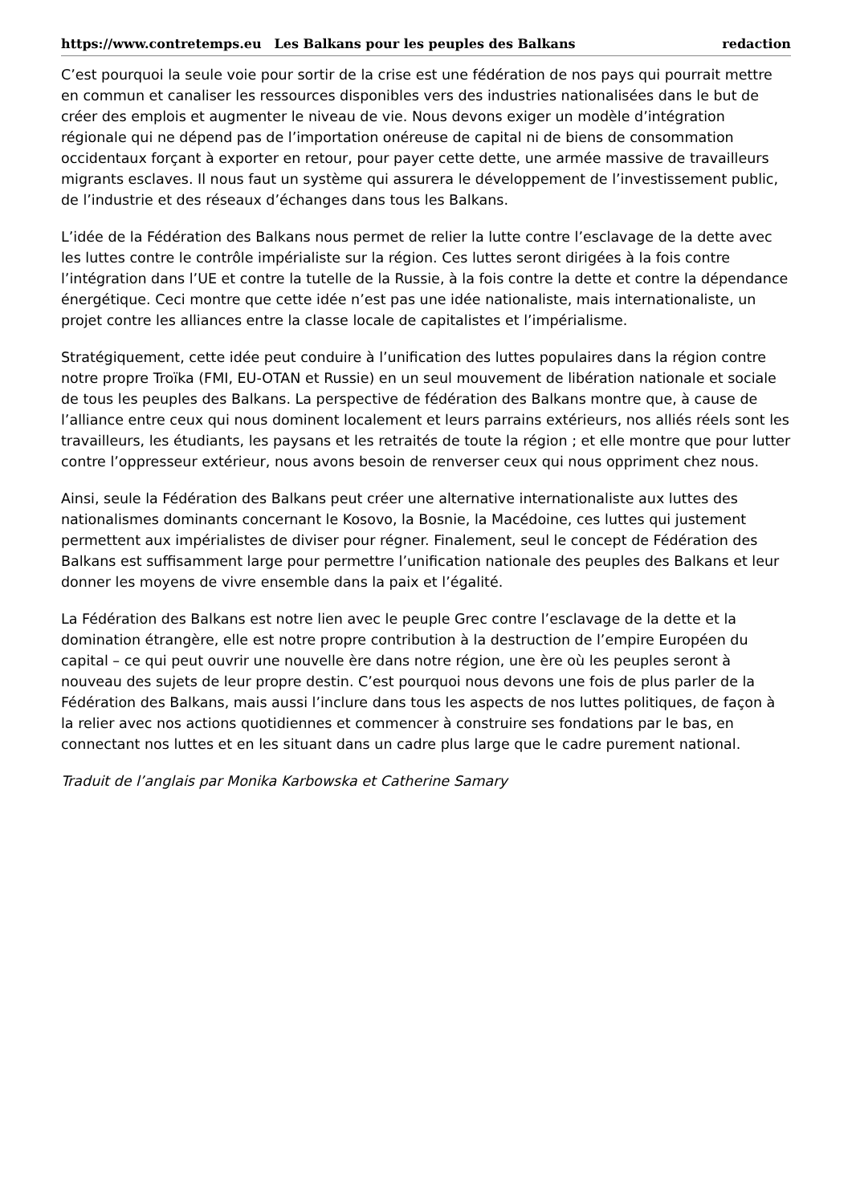https://www.contretemps.eu Les Balkans pour les peuples des Balkans redaction
C’est pourquoi la seule voie pour sortir de la crise est une fédération de nos pays qui pourrait mettre en commun et canaliser les ressources disponibles vers des industries nationalisées dans le but de créer des emplois et augmenter le niveau de vie. Nous devons exiger un modèle d’intégration régionale qui ne dépend pas de l’importation onéreuse de capital ni de biens de consommation occidentaux forçant à exporter en retour, pour payer cette dette, une armée massive de travailleurs migrants esclaves. Il nous faut un système qui assurera le développement de l’investissement public, de l’industrie et des réseaux d’échanges dans tous les Balkans.
L’idée de la Fédération des Balkans nous permet de relier la lutte contre l’esclavage de la dette avec les luttes contre le contrôle impérialiste sur la région. Ces luttes seront dirigées à la fois contre l’intégration dans l’UE et contre la tutelle de la Russie, à la fois contre la dette et contre la dépendance énergétique. Ceci montre que cette idée n’est pas une idée nationaliste, mais internationaliste, un projet contre les alliances entre la classe locale de capitalistes et l’impérialisme.
Stratégiquement, cette idée peut conduire à l’unification des luttes populaires dans la région contre notre propre Troïka (FMI, EU-OTAN et Russie) en un seul mouvement de libération nationale et sociale de tous les peuples des Balkans. La perspective de fédération des Balkans montre que, à cause de l’alliance entre ceux qui nous dominent localement et leurs parrains extérieurs, nos alliés réels sont les travailleurs, les étudiants, les paysans et les retraités de toute la région ; et elle montre que pour lutter contre l’oppresseur extérieur, nous avons besoin de renverser ceux qui nous oppriment chez nous.
Ainsi, seule la Fédération des Balkans peut créer une alternative internationaliste aux luttes des nationalismes dominants concernant le Kosovo, la Bosnie, la Macédoine, ces luttes qui justement permettent aux impérialistes de diviser pour régner. Finalement, seul le concept de Fédération des Balkans est suffisamment large pour permettre l’unification nationale des peuples des Balkans et leur donner les moyens de vivre ensemble dans la paix et l’égalité.
La Fédération des Balkans est notre lien avec le peuple Grec contre l’esclavage de la dette et la domination étrangère, elle est notre propre contribution à la destruction de l’empire Européen du capital – ce qui peut ouvrir une nouvelle ère dans notre région, une ère où les peuples seront à nouveau des sujets de leur propre destin. C’est pourquoi nous devons une fois de plus parler de la Fédération des Balkans, mais aussi l’inclure dans tous les aspects de nos luttes politiques, de façon à la relier avec nos actions quotidiennes et commencer à construire ses fondations par le bas, en connectant nos luttes et en les situant dans un cadre plus large que le cadre purement national.
Traduit de l’anglais par Monika Karbowska et Catherine Samary